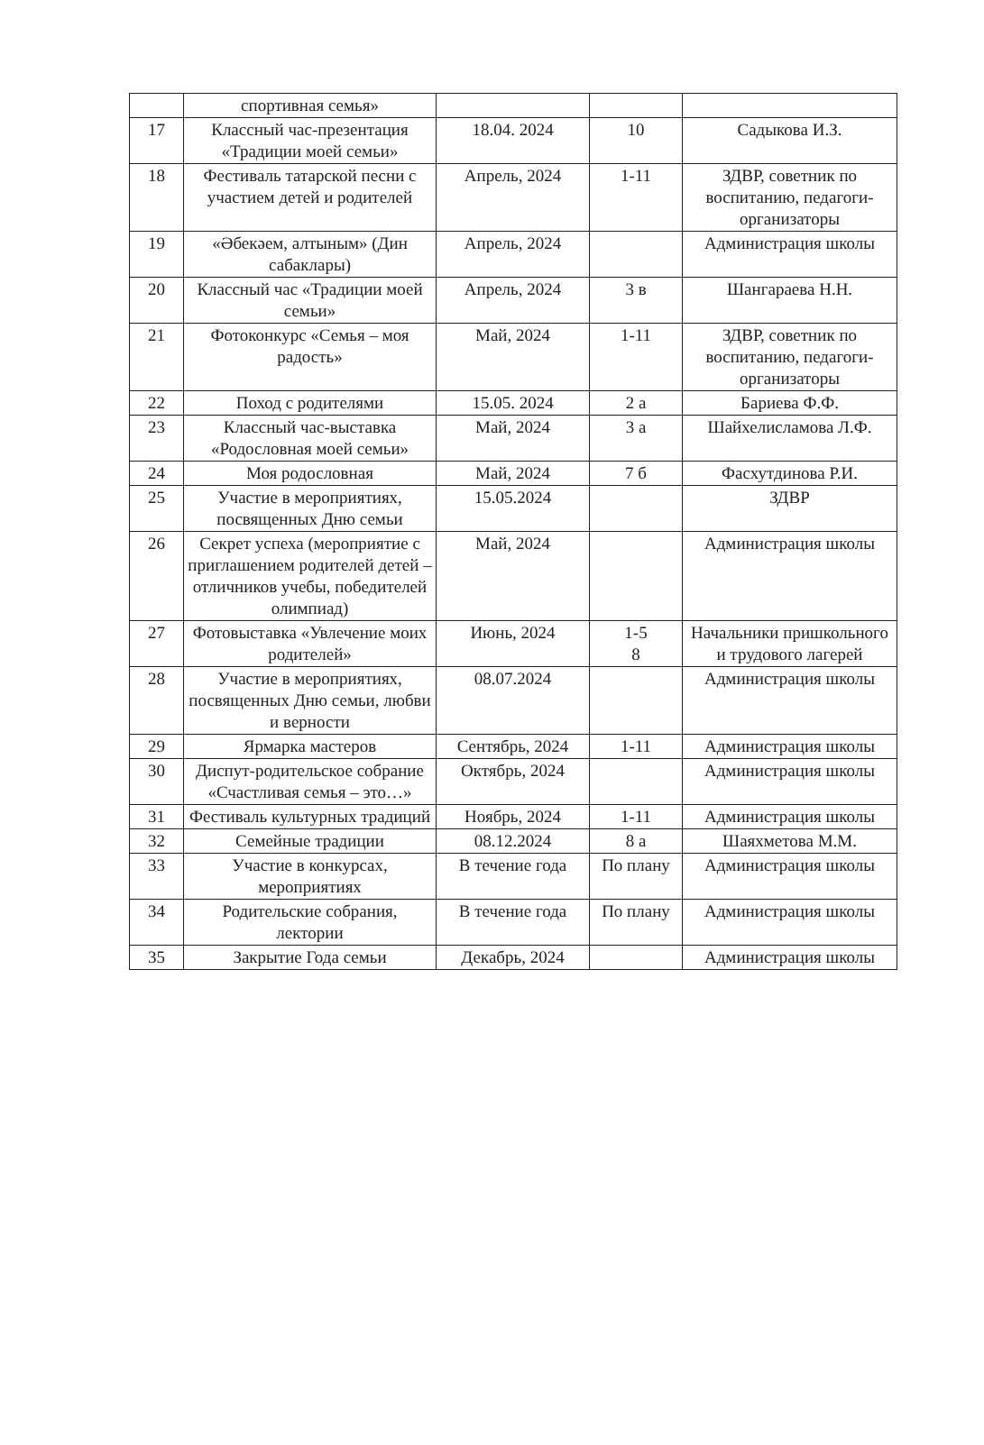| | спортивная семья» | | | |
| 17 | Классный час-презентация «Традиции моей семьи» | 18.04. 2024 | 10 | Садыкова И.З. |
| 18 | Фестиваль татарской песни с участием детей и родителей | Апрель, 2024 | 1-11 | ЗДВР, советник по воспитанию, педагоги-организаторы |
| 19 | «Әбекәем, алтыным» (Дин сабаклары) | Апрель, 2024 | | Администрация школы |
| 20 | Классный час «Традиции моей семьи» | Апрель, 2024 | 3 в | Шангараева Н.Н. |
| 21 | Фотоконкурс «Семья – моя радость» | Май, 2024 | 1-11 | ЗДВР, советник по воспитанию, педагоги-организаторы |
| 22 | Поход с родителями | 15.05. 2024 | 2 а | Бариева Ф.Ф. |
| 23 | Классный час-выставка «Родословная моей семьи» | Май, 2024 | 3 а | Шайхелисламова Л.Ф. |
| 24 | Моя родословная | Май, 2024 | 7 б | Фасхутдинова Р.И. |
| 25 | Участие в мероприятиях, посвященных Дню семьи | 15.05.2024 | | ЗДВР |
| 26 | Секрет успеха (мероприятие с приглашением родителей детей – отличников учебы, победителей олимпиад) | Май, 2024 | | Администрация школы |
| 27 | Фотовыставка «Увлечение моих родителей» | Июнь, 2024 | 1-5 8 | Начальники пришкольного и трудового лагерей |
| 28 | Участие в мероприятиях, посвященных Дню семьи, любви и верности | 08.07.2024 | | Администрация школы |
| 29 | Ярмарка мастеров | Сентябрь, 2024 | 1-11 | Администрация школы |
| 30 | Диспут-родительское собрание «Счастливая семья – это…» | Октябрь, 2024 | | Администрация школы |
| 31 | Фестиваль культурных традиций | Ноябрь, 2024 | 1-11 | Администрация школы |
| 32 | Семейные традиции | 08.12.2024 | 8 а | Шаяхметова М.М. |
| 33 | Участие в конкурсах, мероприятиях | В течение года | По плану | Администрация школы |
| 34 | Родительские собрания, лектории | В течение года | По плану | Администрация школы |
| 35 | Закрытие Года семьи | Декабрь, 2024 | | Администрация школы |